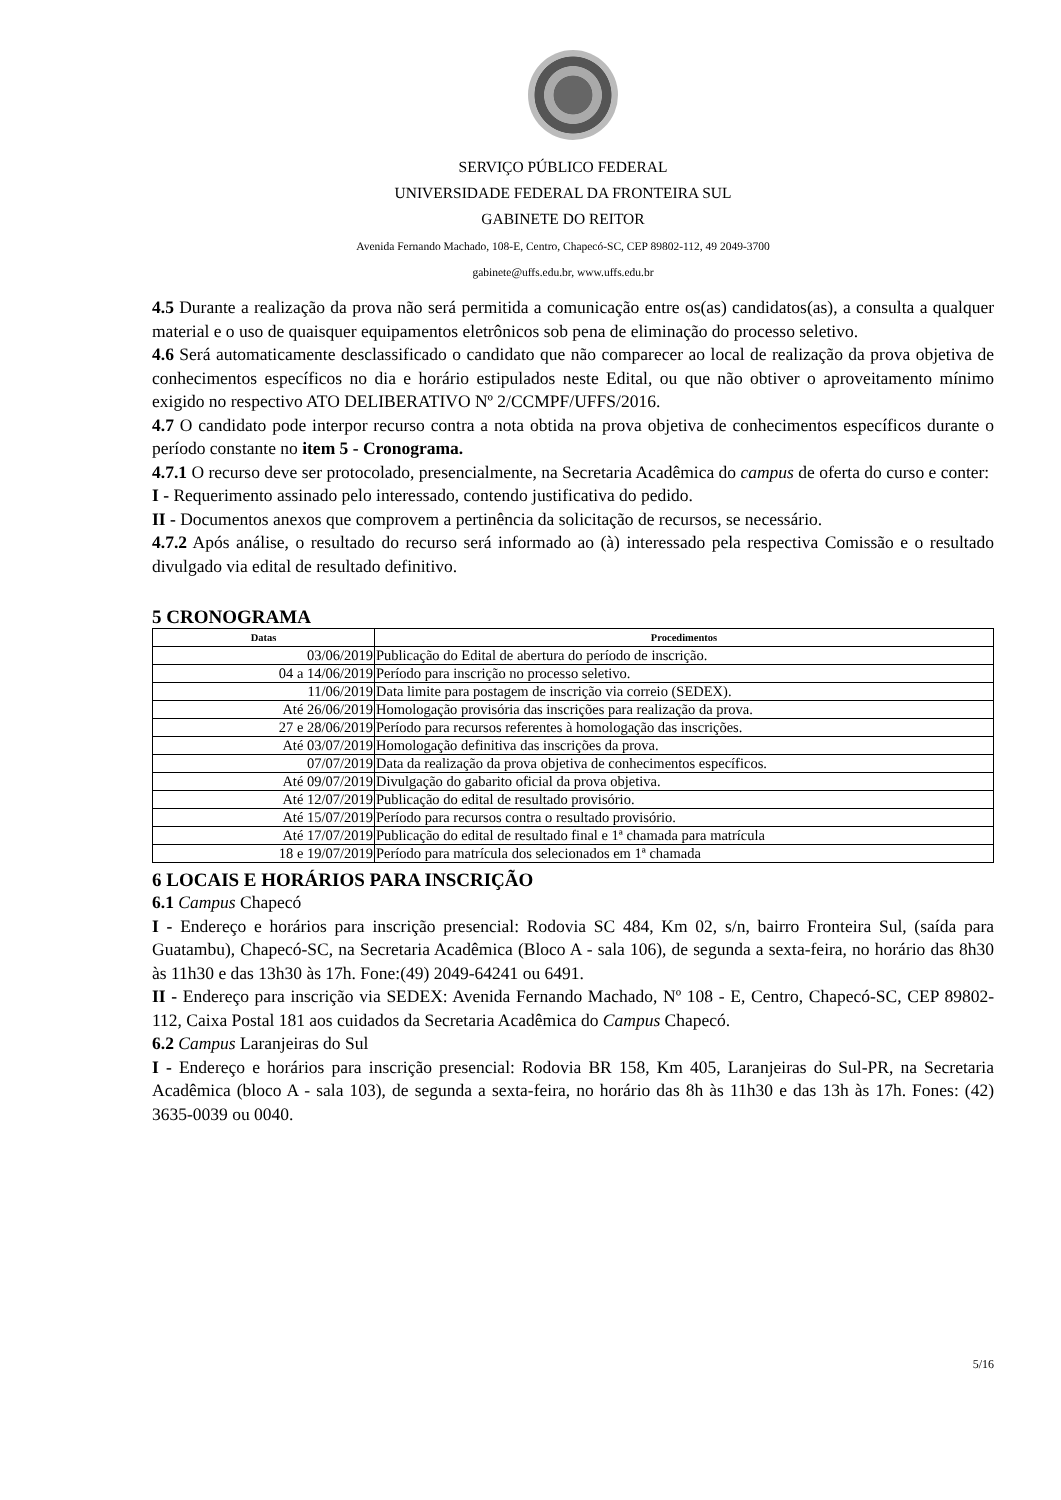SERVIÇO PÚBLICO FEDERAL
UNIVERSIDADE FEDERAL DA FRONTEIRA SUL
GABINETE DO REITOR
Avenida Fernando Machado, 108-E, Centro, Chapecó-SC, CEP 89802-112, 49 2049-3700
gabinete@uffs.edu.br, www.uffs.edu.br
4.5 Durante a realização da prova não será permitida a comunicação entre os(as) candidatos(as), a consulta a qualquer material e o uso de quaisquer equipamentos eletrônicos sob pena de eliminação do processo seletivo.
4.6 Será automaticamente desclassificado o candidato que não comparecer ao local de realização da prova objetiva de conhecimentos específicos no dia e horário estipulados neste Edital, ou que não obtiver o aproveitamento mínimo exigido no respectivo ATO DELIBERATIVO Nº 2/CCMPF/UFFS/2016.
4.7 O candidato pode interpor recurso contra a nota obtida na prova objetiva de conhecimentos específicos durante o período constante no item 5 - Cronograma.
4.7.1 O recurso deve ser protocolado, presencialmente, na Secretaria Acadêmica do campus de oferta do curso e conter:
I - Requerimento assinado pelo interessado, contendo justificativa do pedido.
II - Documentos anexos que comprovem a pertinência da solicitação de recursos, se necessário.
4.7.2 Após análise, o resultado do recurso será informado ao (à) interessado pela respectiva Comissão e o resultado divulgado via edital de resultado definitivo.
5 CRONOGRAMA
| Datas | Procedimentos |
| --- | --- |
| 03/06/2019 | Publicação do Edital de abertura do período de inscrição. |
| 04 a 14/06/2019 | Período para inscrição no processo seletivo. |
| 11/06/2019 | Data limite para postagem de inscrição via correio (SEDEX). |
| Até 26/06/2019 | Homologação provisória das inscrições para realização da prova. |
| 27 e 28/06/2019 | Período para recursos referentes à homologação das inscrições. |
| Até 03/07/2019 | Homologação definitiva das inscrições da prova. |
| 07/07/2019 | Data da realização da prova objetiva de conhecimentos específicos. |
| Até 09/07/2019 | Divulgação do gabarito oficial da prova objetiva. |
| Até 12/07/2019 | Publicação do edital de resultado provisório. |
| Até 15/07/2019 | Período para recursos contra o resultado provisório. |
| Até 17/07/2019 | Publicação do edital de resultado final e 1ª chamada para matrícula |
| 18 e 19/07/2019 | Período para matrícula dos selecionados em 1ª chamada |
6 LOCAIS E HORÁRIOS PARA INSCRIÇÃO
6.1 Campus Chapecó
I - Endereço e horários para inscrição presencial: Rodovia SC 484, Km 02, s/n, bairro Fronteira Sul, (saída para Guatambu), Chapecó-SC, na Secretaria Acadêmica (Bloco A - sala 106), de segunda a sexta-feira, no horário das 8h30 às 11h30 e das 13h30 às 17h. Fone:(49) 2049-64241 ou 6491.
II - Endereço para inscrição via SEDEX: Avenida Fernando Machado, Nº 108 - E, Centro, Chapecó-SC, CEP 89802-112, Caixa Postal 181 aos cuidados da Secretaria Acadêmica do Campus Chapecó.
6.2 Campus Laranjeiras do Sul
I - Endereço e horários para inscrição presencial: Rodovia BR 158, Km 405, Laranjeiras do Sul-PR, na Secretaria Acadêmica (bloco A - sala 103), de segunda a sexta-feira, no horário das 8h às 11h30 e das 13h às 17h. Fones: (42) 3635-0039 ou 0040.
5/16